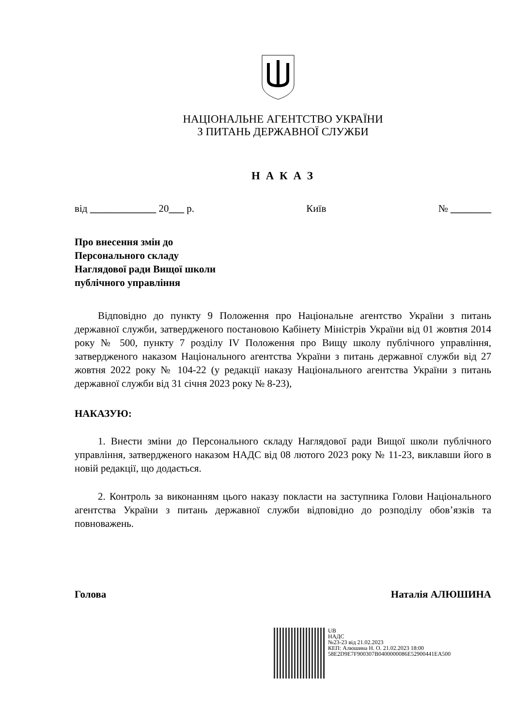НАЦІОНАЛЬНЕ АГЕНТСТВО УКРАЇНИ
З ПИТАНЬ ДЕРЖАВНОЇ СЛУЖБИ
Н А К А З
від _____________ 20___ р. Київ № ________
Про внесення змін до
Персонального складу
Наглядової ради Вищої школи
публічного управління
Відповідно до пункту 9 Положення про Національне агентство України з питань державної служби, затвердженого постановою Кабінету Міністрів України від 01 жовтня 2014 року № 500, пункту 7 розділу IV Положення про Вищу школу публічного управління, затвердженого наказом Національного агентства України з питань державної служби від 27 жовтня 2022 року № 104-22 (у редакції наказу Національного агентства України з питань державної служби від 31 січня 2023 року № 8-23),
НАКАЗУЮ:
1. Внести зміни до Персонального складу Наглядової ради Вищої школи публічного управління, затвердженого наказом НАДС від 08 лютого 2023 року № 11-23, виклавши його в новій редакції, що додається.
2. Контроль за виконанням цього наказу покласти на заступника Голови Національного агентства України з питань державної служби відповідно до розподілу обов’язків та повноважень.
Голова Наталія АЛЮШИНА
UB
НАДС
№23-23 від 21.02.2023
КЕП: Алюшина Н. О. 21.02.2023 18:00
58E2D9E7F900307B0400000086E52900441EA500